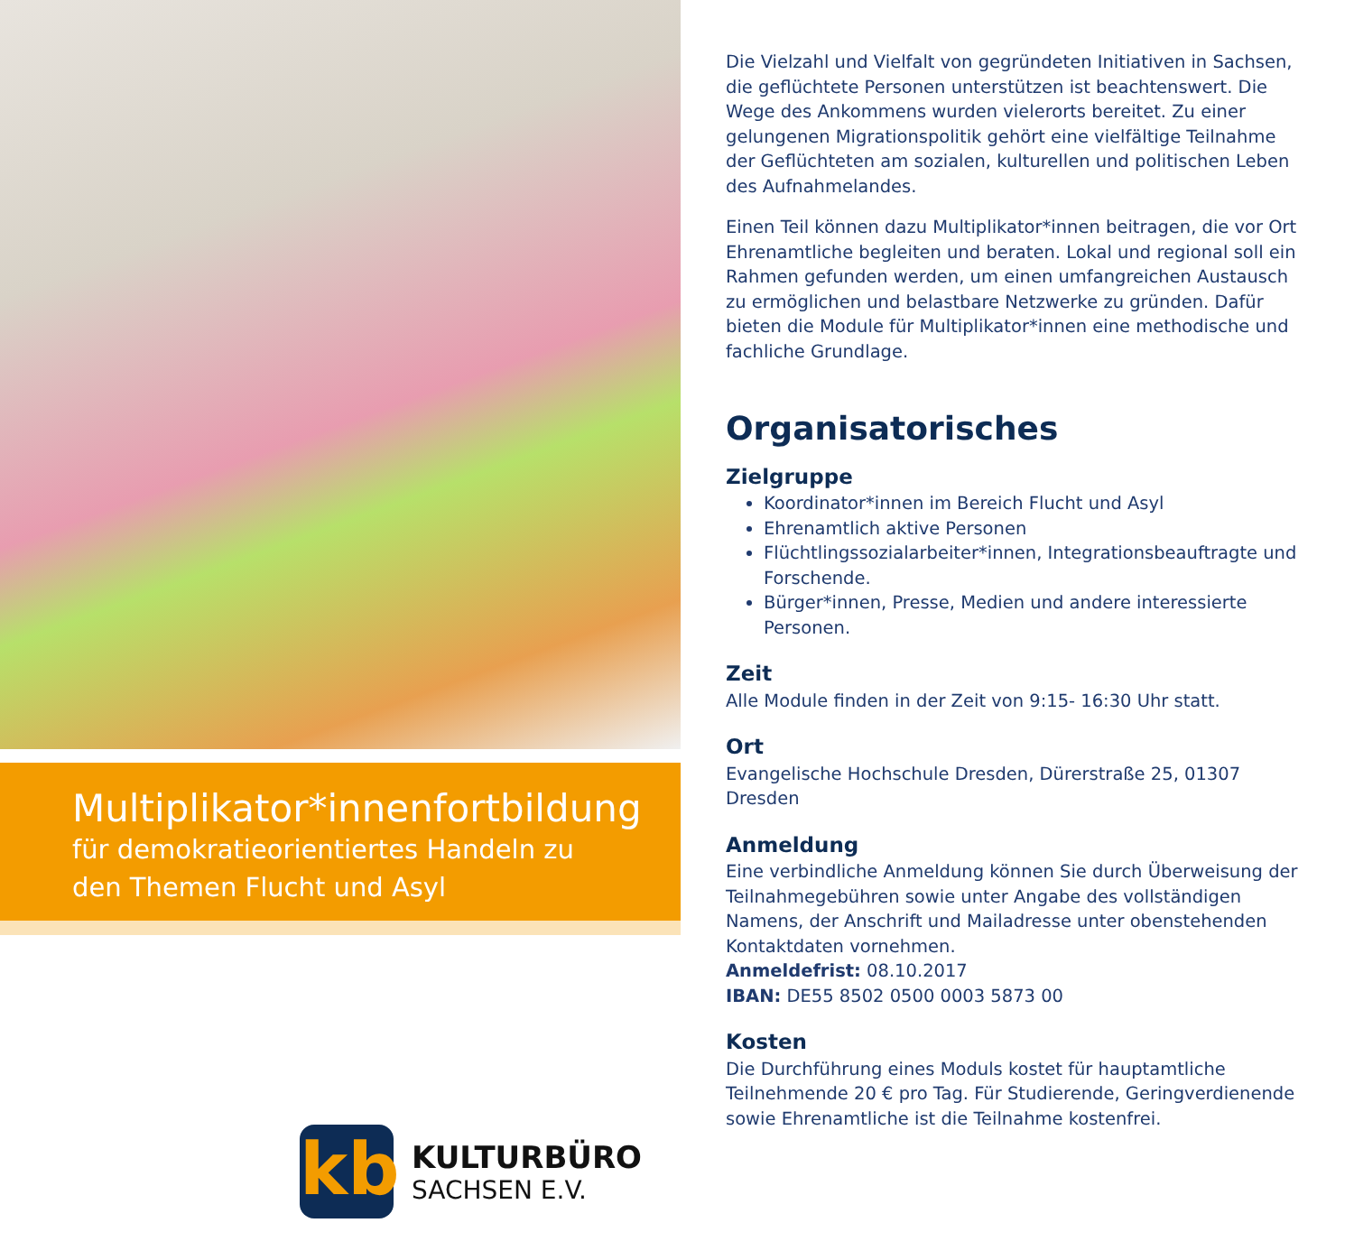Multiplikator*innenfortbildung
für demokratieorientiertes Handeln zu den Themen Flucht und Asyl
kb
KULTURBÜRO
SACHSEN E.V.
Die Vielzahl und Vielfalt von gegründeten Initiativen in Sachsen, die geflüchtete Personen unterstützen ist beachtenswert. Die Wege des Ankommens wurden vielerorts bereitet. Zu einer gelungenen Migrationspolitik gehört eine vielfältige Teilnahme der Geflüchteten am sozialen, kulturellen und politischen Leben des Aufnahmelandes.
Einen Teil können dazu Multiplikator*innen beitragen, die vor Ort Ehrenamtliche begleiten und beraten. Lokal und regional soll ein Rahmen gefunden werden, um einen umfangreichen Austausch zu ermöglichen und belastbare Netzwerke zu gründen. Dafür bieten die Module für Multiplikator*innen eine methodische und fachliche Grundlage.
Organisatorisches
Zielgruppe
Koordinator*innen im Bereich Flucht und Asyl
Ehrenamtlich aktive Personen
Flüchtlingssozialarbeiter*innen, Integrationsbeauftragte und Forschende.
Bürger*innen, Presse, Medien und andere interessierte Personen.
Zeit
Alle Module finden in der Zeit von 9:15- 16:30 Uhr statt.
Ort
Evangelische Hochschule Dresden, Dürerstraße 25, 01307 Dresden
Anmeldung
Eine verbindliche Anmeldung können Sie durch Überweisung der Teilnahmegebühren sowie unter Angabe des vollständigen Namens, der Anschrift und Mailadresse unter obenstehenden Kontaktdaten vornehmen.
Anmeldefrist: 08.10.2017
IBAN: DE55 8502 0500 0003 5873 00
Kosten
Die Durchführung eines Moduls kostet für hauptamtliche Teilnehmende 20 € pro Tag. Für Studierende, Geringverdienende sowie Ehrenamtliche ist die Teilnahme kostenfrei.